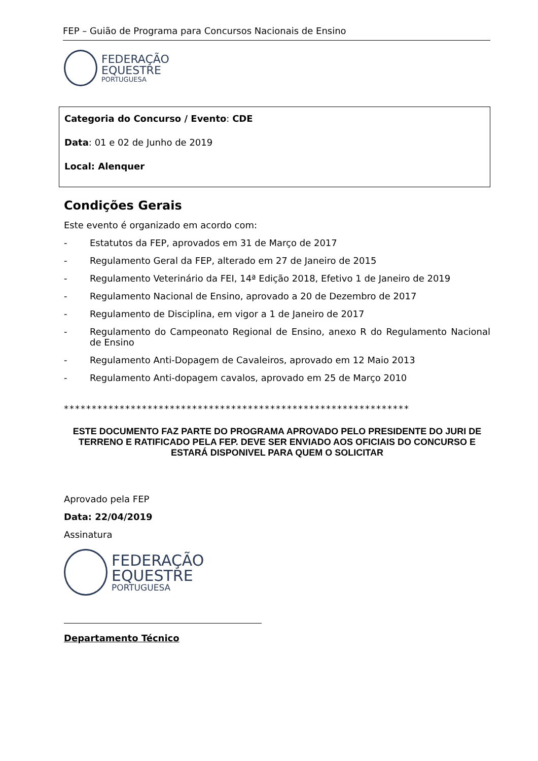FEP – Guião de Programa para Concursos Nacionais de Ensino
FEDERAÇÃO
EQUESTRE
PORTUGUESA
Categoria do Concurso / Evento: CDE
Data: 01 e 02 de Junho de 2019
Local: Alenquer
Condições Gerais
Este evento é organizado em acordo com:
- Estatutos da FEP, aprovados em 31 de Março de 2017
- Regulamento Geral da FEP, alterado em 27 de Janeiro de 2015
- Regulamento Veterinário da FEI, 14ª Edição 2018, Efetivo 1 de Janeiro de 2019
- Regulamento Nacional de Ensino, aprovado a 20 de Dezembro de 2017
- Regulamento de Disciplina, em vigor a 1 de Janeiro de 2017
- Regulamento do Campeonato Regional de Ensino, anexo R do Regulamento Nacional de Ensino
- Regulamento Anti-Dopagem de Cavaleiros, aprovado em 12 Maio 2013
- Regulamento Anti-dopagem cavalos, aprovado em 25 de Março 2010
**************************************************************
ESTE DOCUMENTO FAZ PARTE DO PROGRAMA APROVADO PELO PRESIDENTE DO JURI DE TERRENO E RATIFICADO PELA FEP. DEVE SER ENVIADO AOS OFICIAIS DO CONCURSO E ESTARÁ DISPONIVEL PARA QUEM O SOLICITAR
Aprovado pela FEP
Data: 22/04/2019
Assinatura
FEDERAÇÃO
EQUESTRE
PORTUGUESA
Departamento Técnico